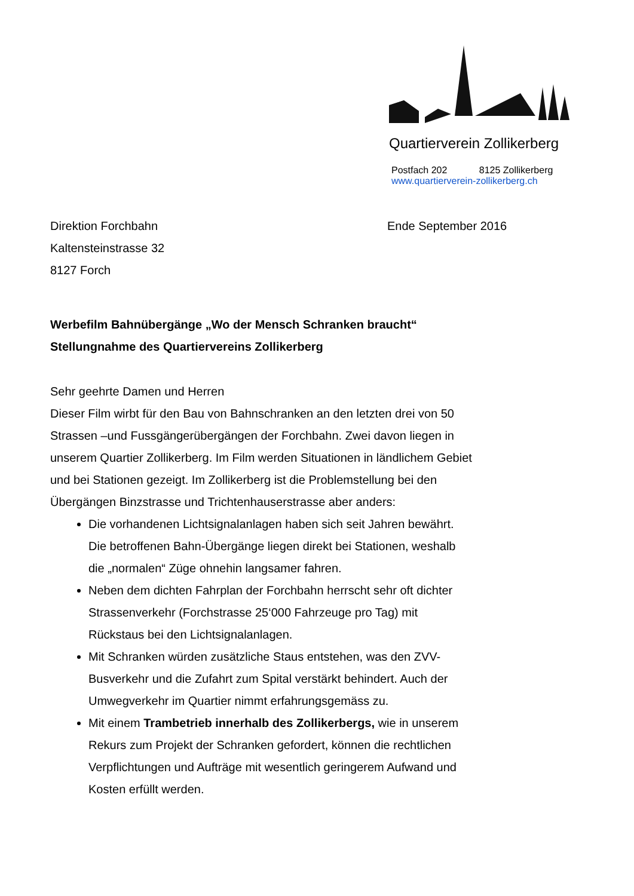Quartierverein Zollikerberg
Postfach 202 8125 Zollikerberg
www.quartierverein-zollikerberg.ch
Direktion Forchbahn
Kaltensteinstrasse 32
8127 Forch
Ende September 2016
Werbefilm Bahnübergänge „Wo der Mensch Schranken braucht“
Stellungnahme des Quartiervereins Zollikerberg
Sehr geehrte Damen und Herren
Dieser Film wirbt für den Bau von Bahnschranken an den letzten drei von 50 Strassen –und Fussgängerübergängen der Forchbahn. Zwei davon liegen in unserem Quartier Zollikerberg. Im Film werden Situationen in ländlichem Gebiet und bei Stationen gezeigt. Im Zollikerberg ist die Problemstellung bei den Übergängen Binzstrasse und Trichtenhauserstrasse aber anders:
Die vorhandenen Lichtsignalanlagen haben sich seit Jahren bewährt. Die betroffenen Bahn-Übergänge liegen direkt bei Stationen, weshalb die „normalen“ Züge ohnehin langsamer fahren.
Neben dem dichten Fahrplan der Forchbahn herrscht sehr oft dichter Strassenverkehr (Forchstrasse 25‘000 Fahrzeuge pro Tag) mit Rückstaus bei den Lichtsignalanlagen.
Mit Schranken würden zusätzliche Staus entstehen, was den ZVV-Busverkehr und die Zufahrt zum Spital verstärkt behindert. Auch der Umwegverkehr im Quartier nimmt erfahrungsgemäss zu.
Mit einem Trambetrieb innerhalb des Zollikerbergs, wie in unserem Rekurs zum Projekt der Schranken gefordert, können die rechtlichen Verpflichtungen und Aufträge mit wesentlich geringerem Aufwand und Kosten erfüllt werden.